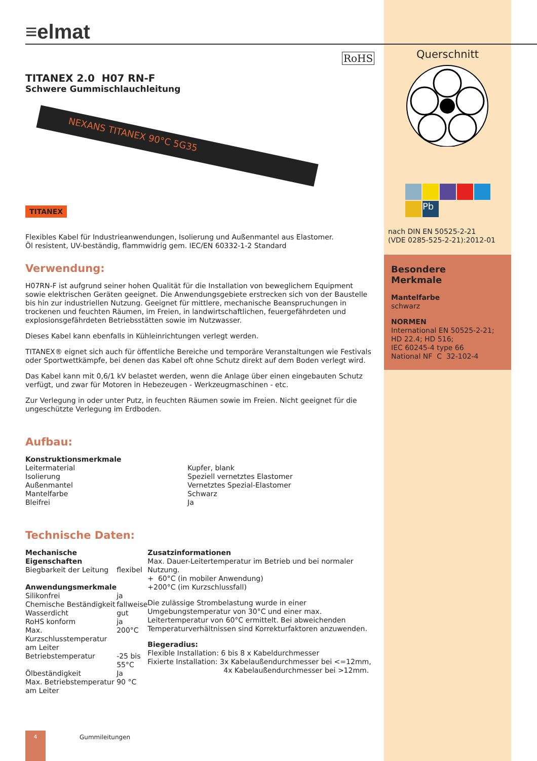≡elmat
RoHS
TITANEX 2.0 H07 RN-F
Schwere Gummischlauchleitung
NEXANS TITANEX 90°C 5G35
TITANEX
Flexibles Kabel für Industrieanwendungen, Isolierung und Außenmantel aus Elastomer.
Öl resistent, UV-beständig, flammwidrig gem. IEC/EN 60332-1-2 Standard
Verwendung:
H07RN-F ist aufgrund seiner hohen Qualität für die Installation von beweglichem Equipment sowie elektrischen Geräten geeignet. Die Anwendungsgebiete erstrecken sich von der Baustelle bis hin zur industriellen Nutzung. Geeignet für mittlere, mechanische Beanspruchungen in trockenen und feuchten Räumen, im Freien, in landwirtschaftlichen, feuergefährdeten und explosionsgefährdeten Betriebsstätten sowie im Nutzwasser.
Dieses Kabel kann ebenfalls in Kühleinrichtungen verlegt werden.
TITANEX® eignet sich auch für öffentliche Bereiche und temporäre Veranstaltungen wie Festivals oder Sportwettkämpfe, bei denen das Kabel oft ohne Schutz direkt auf dem Boden verlegt wird.
Das Kabel kann mit 0,6/1 kV belastet werden, wenn die Anlage über einen eingebauten Schutz verfügt, und zwar für Motoren in Hebezeugen - Werkzeugmaschinen - etc.
Zur Verlegung in oder unter Putz, in feuchten Räumen sowie im Freien. Nicht geeignet für die ungeschützte Verlegung im Erdboden.
Aufbau:
| Konstruktionsmerkmale | |
| Leitermaterial | Kupfer, blank |
| Isolierung | Speziell vernetztes Elastomer |
| Außenmantel | Vernetztes Spezial-Elastomer |
| Mantelfarbe | Schwarz |
| Bleifrei | Ja |
Technische Daten:
| Mechanische Eigenschaften | |
| Biegbarkeit der Leitung | flexibel |
| Anwendungsmerkmale | |
| Silikonfrei | ja |
| Chemische Beständigkeit | fallweise |
| Wasserdicht | gut |
| RoHS konform | ja |
| Max. Kurzschlusstemperatur am Leiter | 200°C |
| Betriebstemperatur | -25 bis 55°C |
| Ölbeständigkeit | Ja |
| Max. Betriebstemperatur am Leiter | 90 °C |
Zusatzinformationen
Max. Dauer-Leitertemperatur im Betrieb und bei normaler Nutzung.
+ 60°C (in mobiler Anwendung)
+200°C (im Kurzschlussfall)
Die zulässige Strombelastung wurde in einer Umgebungstemperatur von 30°C und einer max. Leitertemperatur von 60°C ermittelt. Bei abweichenden Temperaturverhältnissen sind Korrekturfaktoren anzuwenden.
Biegeradius:
Flexible Installation: 6 bis 8 x Kabeldurchmesser
Fixierte Installation: 3x Kabelaußendurchmesser bei <=12mm,
4x Kabelaußendurchmesser bei >12mm.
Querschnitt
Pb
nach DIN EN 50525-2-21
(VDE 0285-525-2-21):2012-01
Besondere
Merkmale
Mantelfarbe
schwarz
NORMEN
International EN 50525-2-21;
HD 22.4; HD 516;
IEC 60245-4 type 66
National NF C 32-102-4
4 Gummileitungen